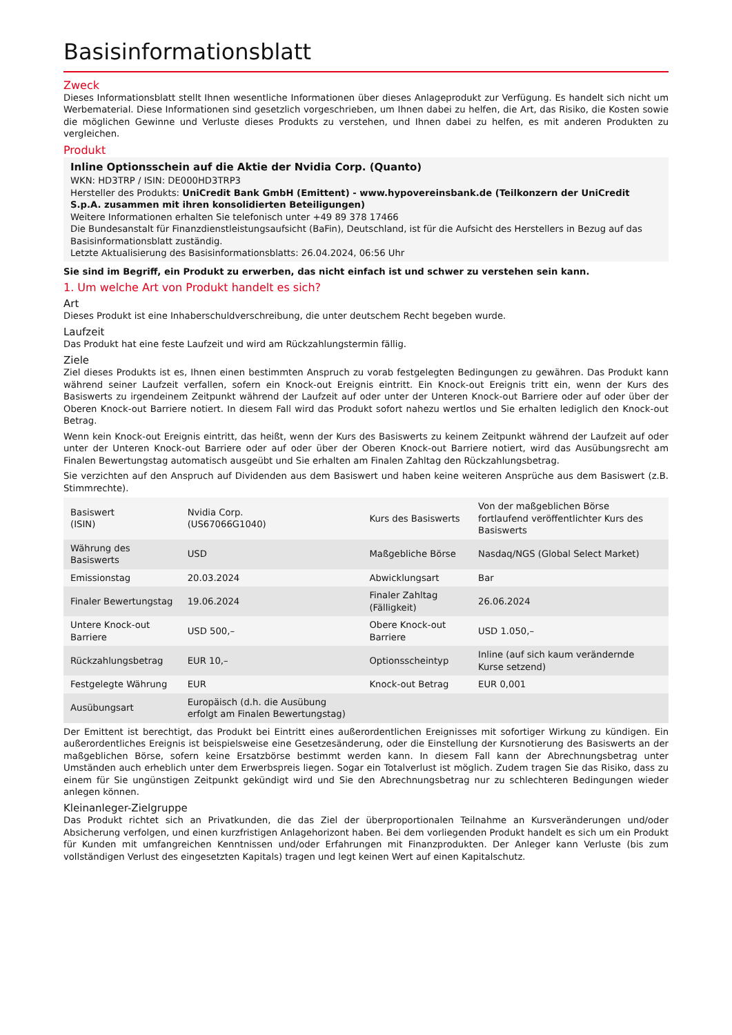Basisinformationsblatt
Zweck
Dieses Informationsblatt stellt Ihnen wesentliche Informationen über dieses Anlageprodukt zur Verfügung. Es handelt sich nicht um Werbematerial. Diese Informationen sind gesetzlich vorgeschrieben, um Ihnen dabei zu helfen, die Art, das Risiko, die Kosten sowie die möglichen Gewinne und Verluste dieses Produkts zu verstehen, und Ihnen dabei zu helfen, es mit anderen Produkten zu vergleichen.
Produkt
Inline Optionsschein auf die Aktie der Nvidia Corp. (Quanto)
WKN: HD3TRP / ISIN: DE000HD3TRP3
Hersteller des Produkts: UniCredit Bank GmbH (Emittent) - www.hypovereinsbank.de (Teilkonzern der UniCredit S.p.A. zusammen mit ihren konsolidierten Beteiligungen)
Weitere Informationen erhalten Sie telefonisch unter +49 89 378 17466
Die Bundesanstalt für Finanzdienstleistungsaufsicht (BaFin), Deutschland, ist für die Aufsicht des Herstellers in Bezug auf das Basisinformationsblatt zuständig.
Letzte Aktualisierung des Basisinformationsblatts: 26.04.2024, 06:56 Uhr
Sie sind im Begriff, ein Produkt zu erwerben, das nicht einfach ist und schwer zu verstehen sein kann.
1. Um welche Art von Produkt handelt es sich?
Art
Dieses Produkt ist eine Inhaberschuldverschreibung, die unter deutschem Recht begeben wurde.
Laufzeit
Das Produkt hat eine feste Laufzeit und wird am Rückzahlungstermin fällig.
Ziele
Ziel dieses Produkts ist es, Ihnen einen bestimmten Anspruch zu vorab festgelegten Bedingungen zu gewähren. Das Produkt kann während seiner Laufzeit verfallen, sofern ein Knock-out Ereignis eintritt. Ein Knock-out Ereignis tritt ein, wenn der Kurs des Basiswerts zu irgendeinem Zeitpunkt während der Laufzeit auf oder unter der Unteren Knock-out Barriere oder auf oder über der Oberen Knock-out Barriere notiert. In diesem Fall wird das Produkt sofort nahezu wertlos und Sie erhalten lediglich den Knock-out Betrag.
Wenn kein Knock-out Ereignis eintritt, das heißt, wenn der Kurs des Basiswerts zu keinem Zeitpunkt während der Laufzeit auf oder unter der Unteren Knock-out Barriere oder auf oder über der Oberen Knock-out Barriere notiert, wird das Ausübungsrecht am Finalen Bewertungstag automatisch ausgeübt und Sie erhalten am Finalen Zahltag den Rückzahlungsbetrag.
Sie verzichten auf den Anspruch auf Dividenden aus dem Basiswert und haben keine weiteren Ansprüche aus dem Basiswert (z.B. Stimmrechte).
| Basiswert (ISIN) | Nvidia Corp. (US67066G1040) | Kurs des Basiswerts | Von der maßgeblichen Börse fortlaufend veröffentlichter Kurs des Basiswerts |
| Währung des Basiswerts | USD | Maßgebliche Börse | Nasdaq/NGS (Global Select Market) |
| Emissionstag | 20.03.2024 | Abwicklungsart | Bar |
| Finaler Bewertungstag | 19.06.2024 | Finaler Zahltag (Fälligkeit) | 26.06.2024 |
| Untere Knock-out Barriere | USD 500,– | Obere Knock-out Barriere | USD 1.050,– |
| Rückzahlungsbetrag | EUR 10,– | Optionsscheintyp | Inline (auf sich kaum verändernde Kurse setzend) |
| Festgelegte Währung | EUR | Knock-out Betrag | EUR 0,001 |
| Ausübungsart | Europäisch (d.h. die Ausübung erfolgt am Finalen Bewertungstag) | | |
Der Emittent ist berechtigt, das Produkt bei Eintritt eines außerordentlichen Ereignisses mit sofortiger Wirkung zu kündigen. Ein außerordentliches Ereignis ist beispielsweise eine Gesetzesänderung, oder die Einstellung der Kursnotierung des Basiswerts an der maßgeblichen Börse, sofern keine Ersatzbörse bestimmt werden kann. In diesem Fall kann der Abrechnungsbetrag unter Umständen auch erheblich unter dem Erwerbspreis liegen. Sogar ein Totalverlust ist möglich. Zudem tragen Sie das Risiko, dass zu einem für Sie ungünstigen Zeitpunkt gekündigt wird und Sie den Abrechnungsbetrag nur zu schlechteren Bedingungen wieder anlegen können.
Kleinanleger-Zielgruppe
Das Produkt richtet sich an Privatkunden, die das Ziel der überproportionalen Teilnahme an Kursveränderungen und/oder Absicherung verfolgen, und einen kurzfristigen Anlagehorizont haben. Bei dem vorliegenden Produkt handelt es sich um ein Produkt für Kunden mit umfangreichen Kenntnissen und/oder Erfahrungen mit Finanzprodukten. Der Anleger kann Verluste (bis zum vollständigen Verlust des eingesetzten Kapitals) tragen und legt keinen Wert auf einen Kapitalschutz.